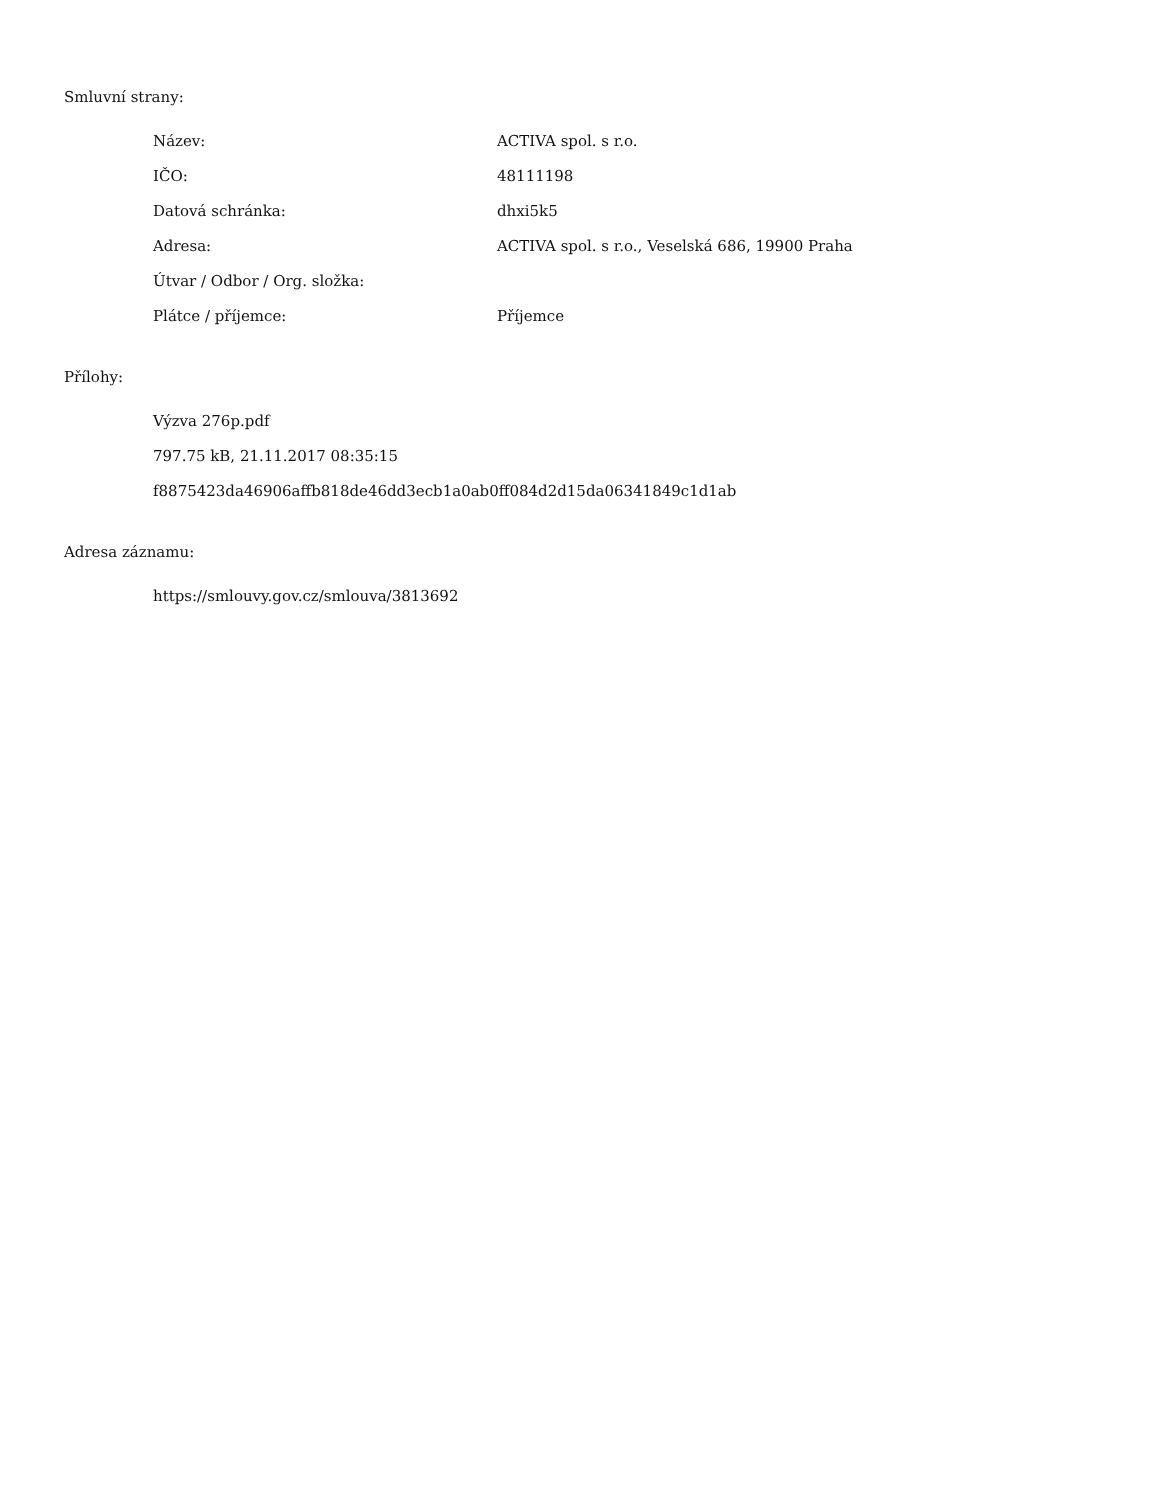Smluvní strany:
| Název: | ACTIVA spol. s r.o. |
| IČO: | 48111198 |
| Datová schránka: | dhxi5k5 |
| Adresa: | ACTIVA spol. s r.o., Veselská 686, 19900 Praha |
| Útvar / Odbor / Org. složka: | |
| Plátce / příjemce: | Příjemce |
Přílohy:
Výzva 276p.pdf
797.75 kB, 21.11.2017 08:35:15
f8875423da46906affb818de46dd3ecb1a0ab0ff084d2d15da06341849c1d1ab
Adresa záznamu:
https://smlouvy.gov.cz/smlouva/3813692